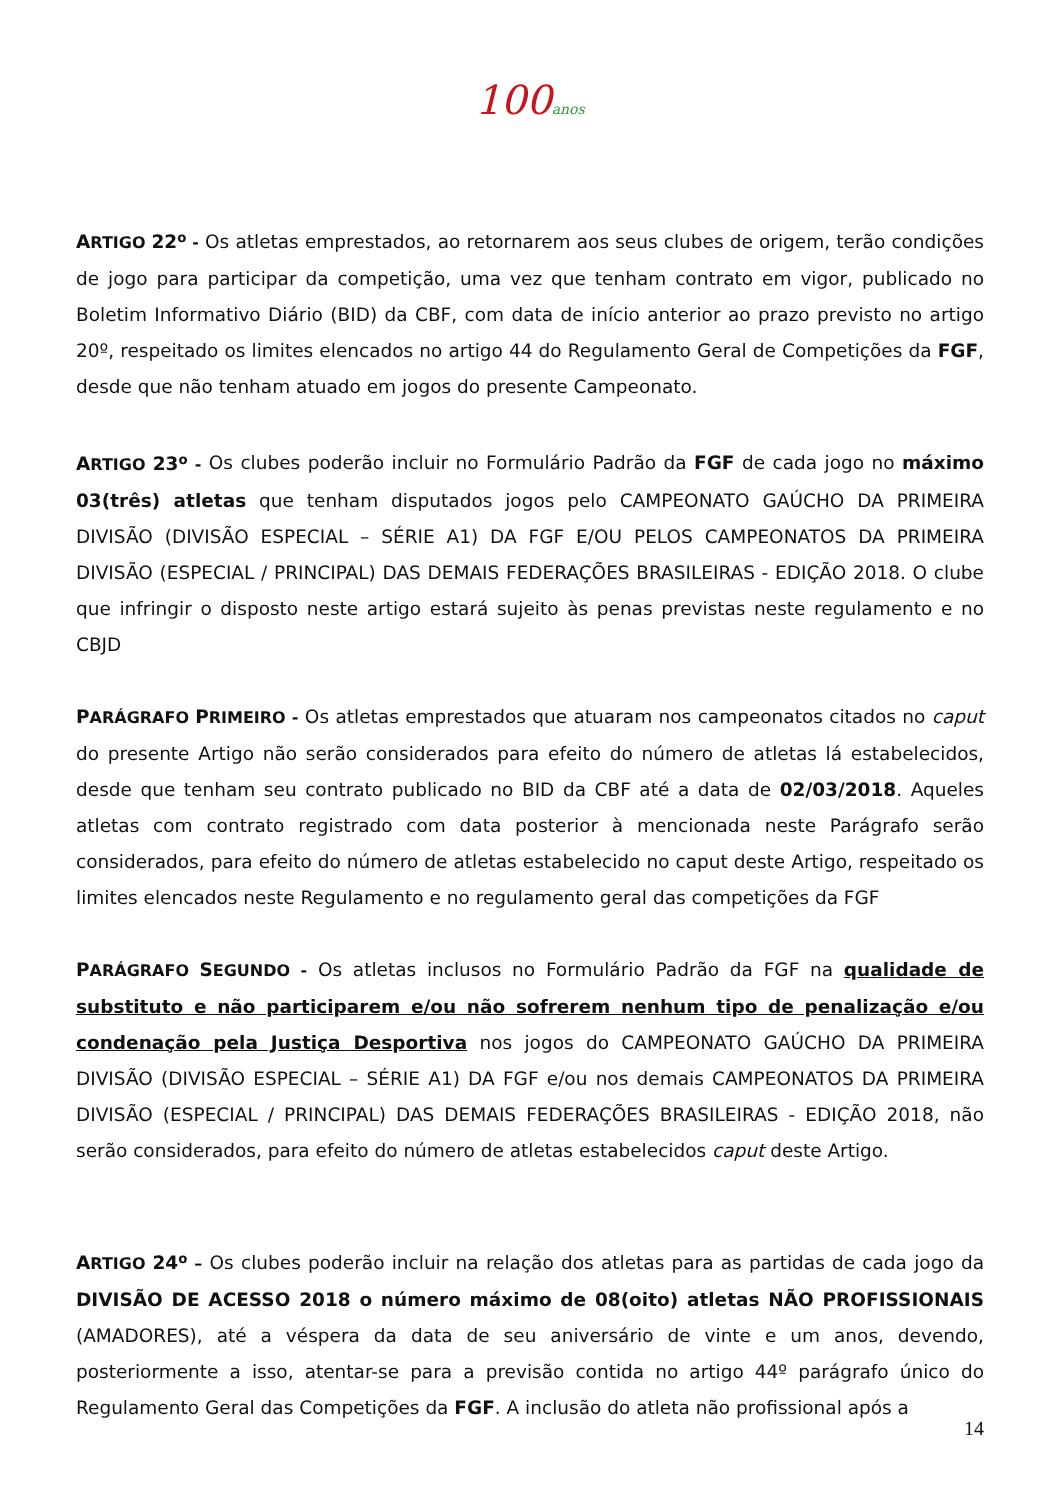100anos
ARTIGO 22<sup>o</sup> - Os atletas emprestados, ao retornarem aos seus clubes de origem, terão condições de jogo para participar da competição, uma vez que tenham contrato em vigor, publicado no Boletim Informativo Diário (BID) da CBF, com data de início anterior ao prazo previsto no artigo 20º, respeitado os limites elencados no artigo 44 do Regulamento Geral de Competições da FGF, desde que não tenham atuado em jogos do presente Campeonato.
ARTIGO 23<sup>o</sup> - Os clubes poderão incluir no Formulário Padrão da FGF de cada jogo no máximo 03(três) atletas que tenham disputados jogos pelo CAMPEONATO GAÚCHO DA PRIMEIRA DIVISÃO (DIVISÃO ESPECIAL – SÉRIE A1) DA FGF E/OU PELOS CAMPEONATOS DA PRIMEIRA DIVISÃO (ESPECIAL / PRINCIPAL) DAS DEMAIS FEDERAÇÕES BRASILEIRAS - EDIÇÃO 2018. O clube que infringir o disposto neste artigo estará sujeito às penas previstas neste regulamento e no CBJD
PARÁGRAFO PRIMEIRO - Os atletas emprestados que atuaram nos campeonatos citados no caput do presente Artigo não serão considerados para efeito do número de atletas lá estabelecidos, desde que tenham seu contrato publicado no BID da CBF até a data de 02/03/2018. Aqueles atletas com contrato registrado com data posterior à mencionada neste Parágrafo serão considerados, para efeito do número de atletas estabelecido no caput deste Artigo, respeitado os limites elencados neste Regulamento e no regulamento geral das competições da FGF
PARÁGRAFO SEGUNDO - Os atletas inclusos no Formulário Padrão da FGF na qualidade de substituto e não participarem e/ou não sofrerem nenhum tipo de penalização e/ou condenação pela Justiça Desportiva nos jogos do CAMPEONATO GAÚCHO DA PRIMEIRA DIVISÃO (DIVISÃO ESPECIAL – SÉRIE A1) DA FGF e/ou nos demais CAMPEONATOS DA PRIMEIRA DIVISÃO (ESPECIAL / PRINCIPAL) DAS DEMAIS FEDERAÇÕES BRASILEIRAS - EDIÇÃO 2018, não serão considerados, para efeito do número de atletas estabelecidos caput deste Artigo.
ARTIGO 24<sup>o</sup> – Os clubes poderão incluir na relação dos atletas para as partidas de cada jogo da DIVISÃO DE ACESSO 2018 o número máximo de 08(oito) atletas NÃO PROFISSIONAIS (AMADORES), até a véspera da data de seu aniversário de vinte e um anos, devendo, posteriormente a isso, atentar-se para a previsão contida no artigo 44º parágrafo único do Regulamento Geral das Competições da FGF. A inclusão do atleta não profissional após a
14